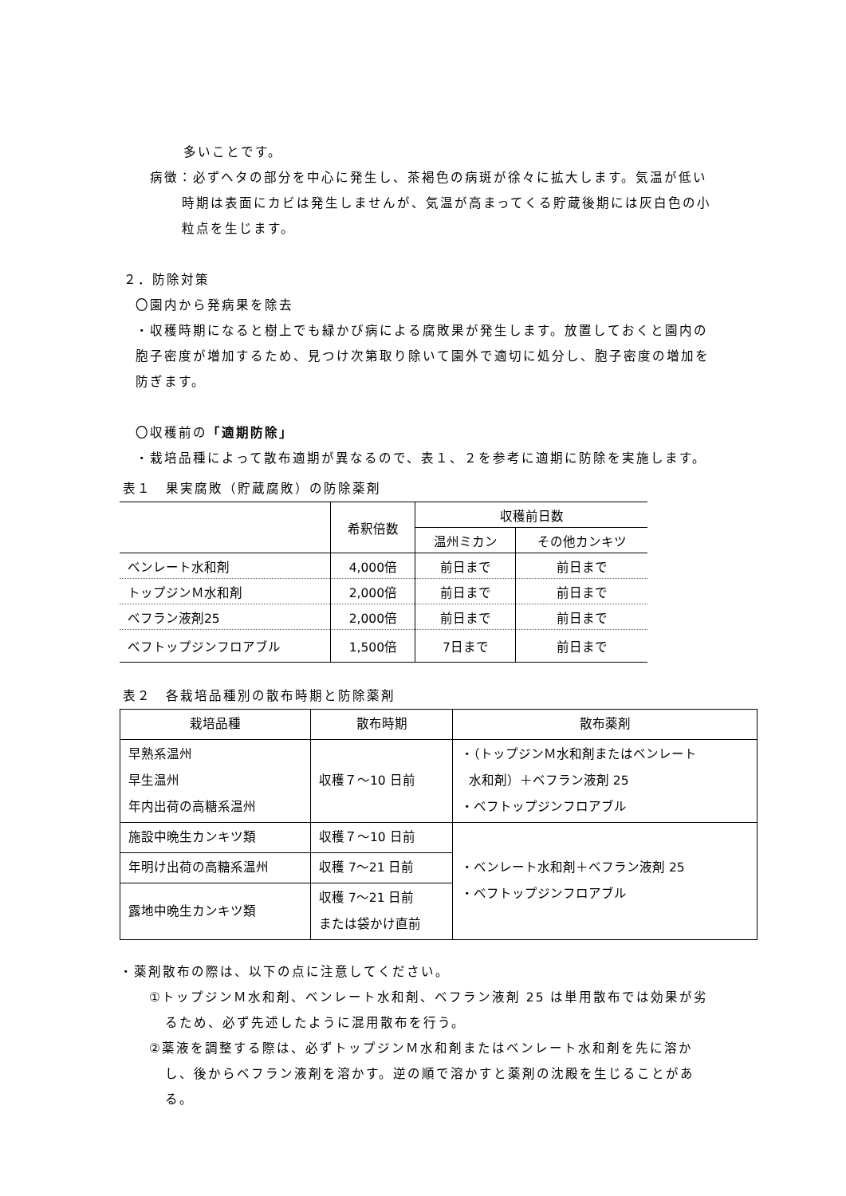多いことです。
病徴：必ずヘタの部分を中心に発生し、茶褐色の病斑が徐々に拡大します。気温が低い時期は表面にカビは発生しませんが、気温が高まってくる貯蔵後期には灰白色の小粒点を生じます。
２．防除対策
〇園内から発病果を除去
・収穫時期になると樹上でも緑かび病による腐敗果が発生します。放置しておくと園内の胞子密度が増加するため、見つけ次第取り除いて園外で適切に処分し、胞子密度の増加を防ぎます。
〇収穫前の「適期防除」
・栽培品種によって散布適期が異なるので、表１、２を参考に適期に防除を実施します。
表１　果実腐敗（貯蔵腐敗）の防除薬剤
| | 希釈倍数 | 収穫前日数 | |
| --- | --- | --- | --- |
| | | 温州ミカン | その他カンキツ |
| ベンレート水和剤 | 4,000倍 | 前日まで | 前日まで |
| トップジンＭ水和剤 | 2,000倍 | 前日まで | 前日まで |
| ベフラン液剤25 | 2,000倍 | 前日まで | 前日まで |
| ベフトップジンフロアブル | 1,500倍 | 7日まで | 前日まで |
表２　各栽培品種別の散布時期と防除薬剤
| 栽培品種 | 散布時期 | 散布薬剤 |
| --- | --- | --- |
| 早熟系温州 早生温州 年内出荷の高糖系温州 | 収穫７～10 日前 | ・（トップジンＭ水和剤またはベンレート 水和剤）＋ベフラン液剤 25 ・ベフトップジンフロアブル |
| 施設中晩生カンキツ類 | 収穫７～10 日前 | ・ベンレート水和剤＋ベフラン液剤 25 ・ベフトップジンフロアブル |
| 年明け出荷の高糖系温州 | 収穫 7～21 日前 | |
| 露地中晩生カンキツ類 | 収穫 7～21 日前 または袋かけ直前 | |
・薬剤散布の際は、以下の点に注意してください。
①トップジンＭ水和剤、ベンレート水和剤、ベフラン液剤 25 は単用散布では効果が劣るため、必ず先述したように混用散布を行う。
②薬液を調整する際は、必ずトップジンＭ水和剤またはベンレート水和剤を先に溶かし、後からベフラン液剤を溶かす。逆の順で溶かすと薬剤の沈殿を生じることがある。